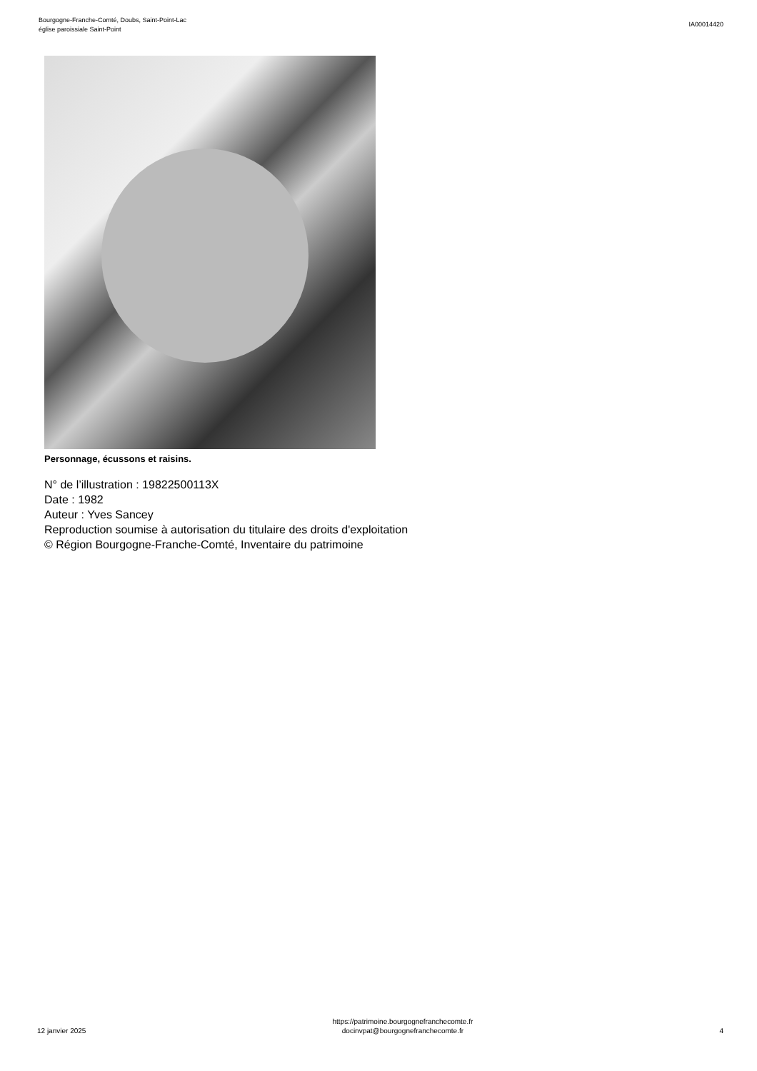Bourgogne-Franche-Comté, Doubs, Saint-Point-Lac
église paroissiale Saint-Point
IA00014420
Personnage, écussons et raisins.
N° de l’illustration : 19822500113X
Date : 1982
Auteur : Yves Sancey
Reproduction soumise à autorisation du titulaire des droits d'exploitation
© Région Bourgogne-Franche-Comté, Inventaire du patrimoine
12 janvier 2025
https://patrimoine.bourgognefranchecomte.fr
docinvpat@bourgognefranchecomte.fr
4